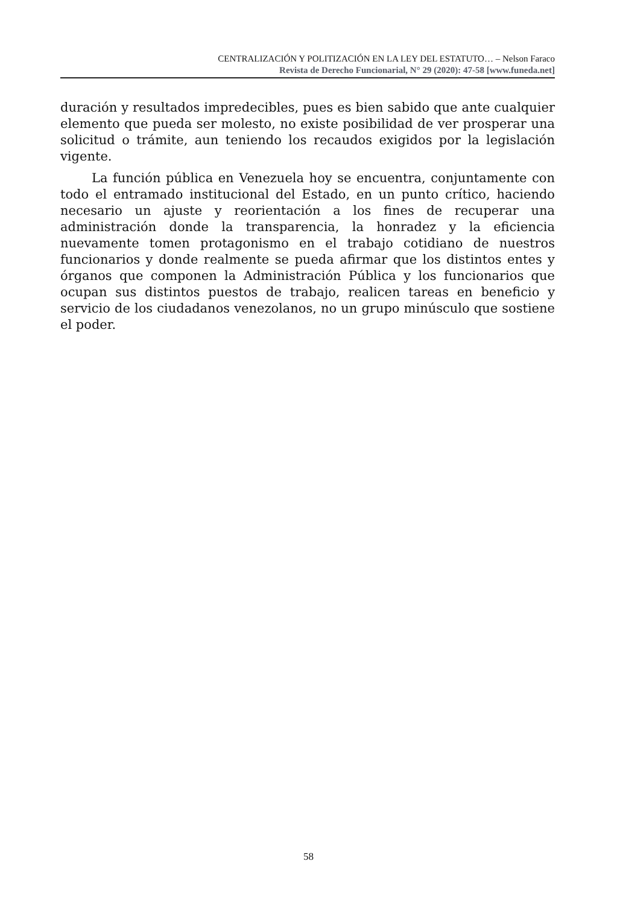CENTRALIZACIÓN Y POLITIZACIÓN EN LA LEY DEL ESTATUTO… – Nelson Faraco
Revista de Derecho Funcionarial, N° 29 (2020): 47-58 [www.funeda.net]
duración y resultados impredecibles, pues es bien sabido que ante cualquier elemento que pueda ser molesto, no existe posibilidad de ver prosperar una solicitud o trámite, aun teniendo los recaudos exigidos por la legislación vigente.
La función pública en Venezuela hoy se encuentra, conjuntamente con todo el entramado institucional del Estado, en un punto crítico, haciendo necesario un ajuste y reorientación a los fines de recuperar una administración donde la transparencia, la honradez y la eficiencia nuevamente tomen protagonismo en el trabajo cotidiano de nuestros funcionarios y donde realmente se pueda afirmar que los distintos entes y órganos que componen la Administración Pública y los funcionarios que ocupan sus distintos puestos de trabajo, realicen tareas en beneficio y servicio de los ciudadanos venezolanos, no un grupo minúsculo que sostiene el poder.
58